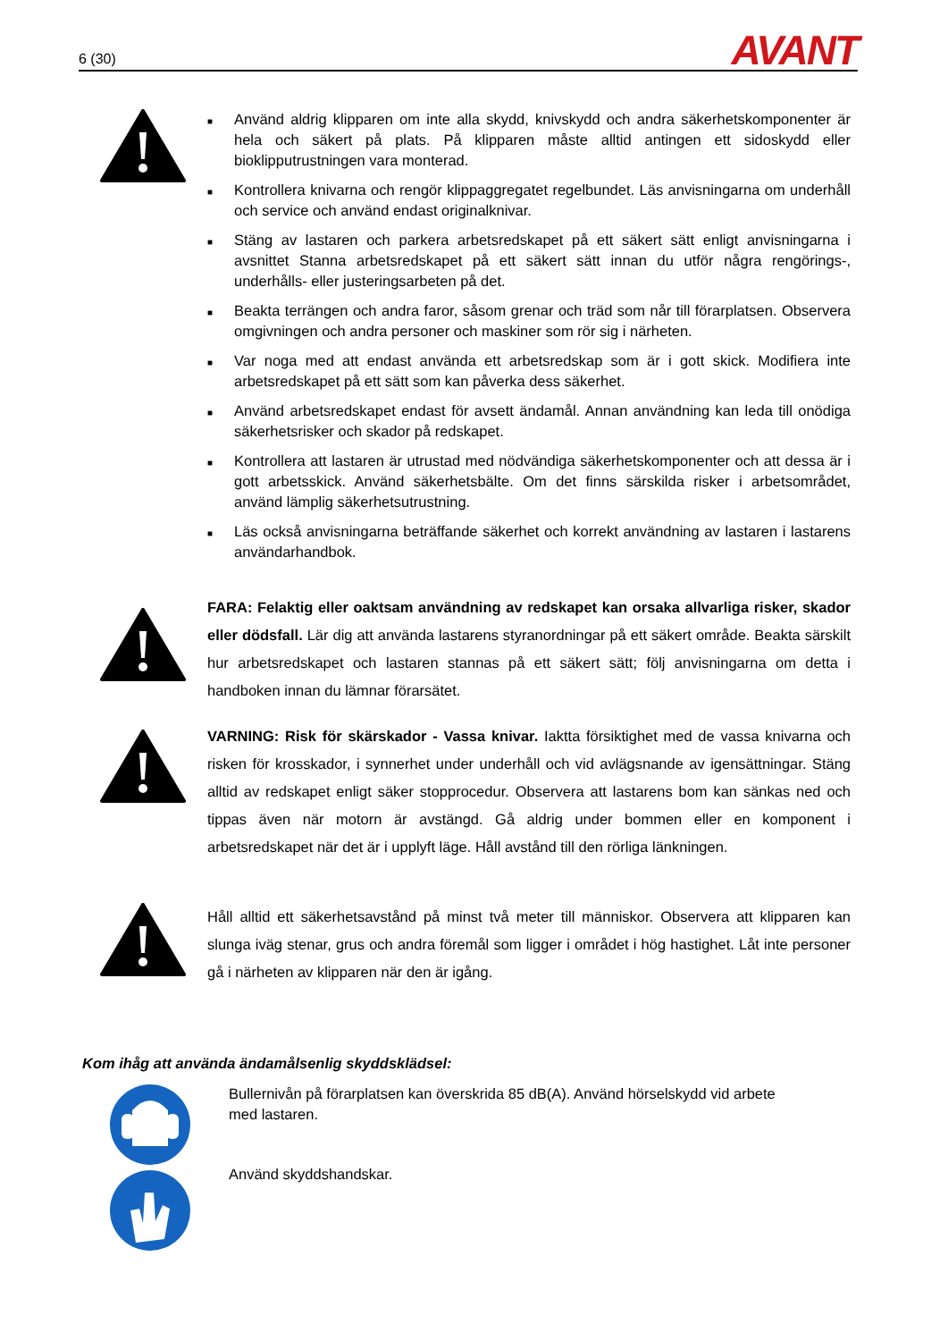6 (30) AVANT
■ Använd aldrig klipparen om inte alla skydd, knivskydd och andra säkerhetskomponenter är hela och säkert på plats. På klipparen måste alltid antingen ett sidoskydd eller bioklipputrustningen vara monterad.
■ Kontrollera knivarna och rengör klippaggregatet regelbundet. Läs anvisningarna om underhåll och service och använd endast originalknivar.
■ Stäng av lastaren och parkera arbetsredskapet på ett säkert sätt enligt anvisningarna i avsnittet Stanna arbetsredskapet på ett säkert sätt innan du utför några rengörings-, underhålls- eller justeringsarbeten på det.
■ Beakta terrängen och andra faror, såsom grenar och träd som når till förarplatsen. Observera omgivningen och andra personer och maskiner som rör sig i närheten.
■ Var noga med att endast använda ett arbetsredskap som är i gott skick. Modifiera inte arbetsredskapet på ett sätt som kan påverka dess säkerhet.
■ Använd arbetsredskapet endast för avsett ändamål. Annan användning kan leda till onödiga säkerhetsrisker och skador på redskapet.
■ Kontrollera att lastaren är utrustad med nödvändiga säkerhetskomponenter och att dessa är i gott arbetsskick. Använd säkerhetsbälte. Om det finns särskilda risker i arbetsområdet, använd lämplig säkerhetsutrustning.
■ Läs också anvisningarna beträffande säkerhet och korrekt användning av lastaren i lastarens användarhandbok.
FARA: Felaktig eller oaktsam användning av redskapet kan orsaka allvarliga risker, skador eller dödsfall. Lär dig att använda lastarens styranordningar på ett säkert område. Beakta särskilt hur arbetsredskapet och lastaren stannas på ett säkert sätt; följ anvisningarna om detta i handboken innan du lämnar förarsätet.
VARNING: Risk för skärskador - Vassa knivar. Iaktta försiktighet med de vassa knivarna och risken för krosskador, i synnerhet under underhåll och vid avlägsnande av igensättningar. Stäng alltid av redskapet enligt säker stopprocedur. Observera att lastarens bom kan sänkas ned och tippas även när motorn är avstängd. Gå aldrig under bommen eller en komponent i arbetsredskapet när det är i upplyft läge. Håll avstånd till den rörliga länkningen.
Håll alltid ett säkerhetsavstånd på minst två meter till människor. Observera att klipparen kan slunga iväg stenar, grus och andra föremål som ligger i området i hög hastighet. Låt inte personer gå i närheten av klipparen när den är igång.
Kom ihåg att använda ändamålsenlig skyddsklädsel:
Bullernivån på förarplatsen kan överskrida 85 dB(A). Använd hörselskydd vid arbete med lastaren.
Använd skyddshandskar.